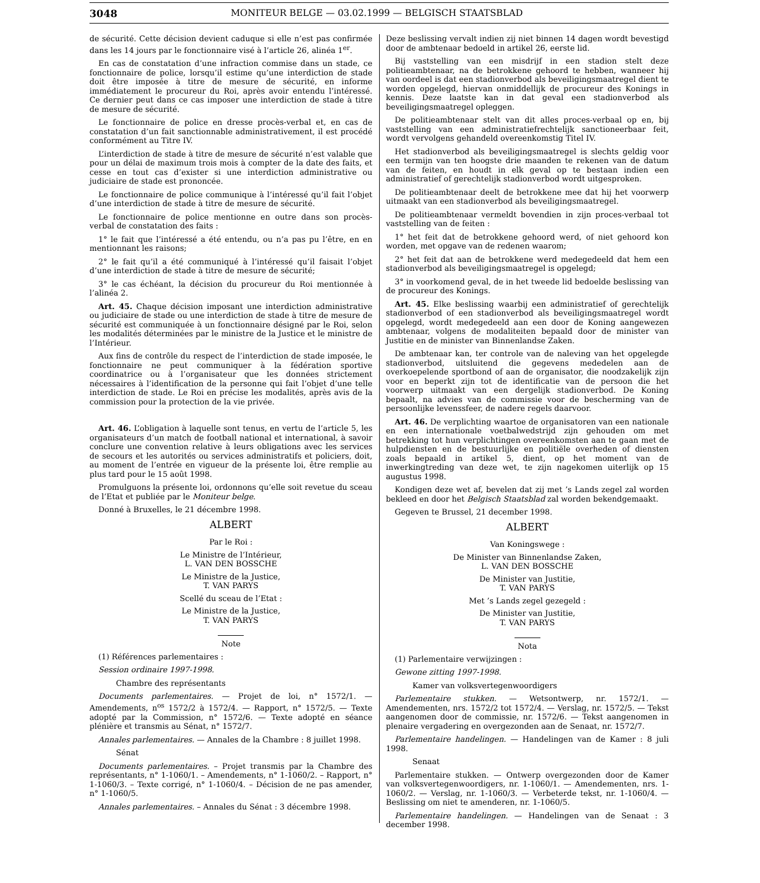3048 MONITEUR BELGE — 03.02.1999 — BELGISCH STAATSBLAD
de sécurité. Cette décision devient caduque si elle n’est pas confirmée dans les 14 jours par le fonctionnaire visé à l’article 26, alinéa 1<sup>er</sup>.
En cas de constatation d’une infraction commise dans un stade, ce fonctionnaire de police, lorsqu’il estime qu’une interdiction de stade doit être imposée à titre de mesure de sécurité, en informe immédiatement le procureur du Roi, après avoir entendu l’intéressé. Ce dernier peut dans ce cas imposer une interdiction de stade à titre de mesure de sécurité.
Le fonctionnaire de police en dresse procès-verbal et, en cas de constatation d’un fait sanctionnable administrativement, il est procédé conformément au Titre IV.
L’interdiction de stade à titre de mesure de sécurité n’est valable que pour un délai de maximum trois mois à compter de la date des faits, et cesse en tout cas d’exister si une interdiction administrative ou judiciaire de stade est prononcée.
Le fonctionnaire de police communique à l’intéressé qu’il fait l’objet d’une interdiction de stade à titre de mesure de sécurité.
Le fonctionnaire de police mentionne en outre dans son procès-verbal de constatation des faits :
1° le fait que l’intéressé a été entendu, ou n’a pas pu l’être, en en mentionnant les raisons;
2° le fait qu’il a été communiqué à l’intéressé qu’il faisait l’objet d’une interdiction de stade à titre de mesure de sécurité;
3° le cas échéant, la décision du procureur du Roi mentionnée à l’alinéa 2.
Art. 45. Chaque décision imposant une interdiction administrative ou judiciaire de stade ou une interdiction de stade à titre de mesure de sécurité est communiquée à un fonctionnaire désigné par le Roi, selon les modalités déterminées par le ministre de la Justice et le ministre de l’Intérieur.
Aux fins de contrôle du respect de l’interdiction de stade imposée, le fonctionnaire ne peut communiquer à la fédération sportive coordinatrice ou à l’organisateur que les données strictement nécessaires à l’identification de la personne qui fait l’objet d’une telle interdiction de stade. Le Roi en précise les modalités, après avis de la commission pour la protection de la vie privée.
Art. 46. L’obligation à laquelle sont tenus, en vertu de l’article 5, les organisateurs d’un match de football national et international, à savoir conclure une convention relative à leurs obligations avec les services de secours et les autorités ou services administratifs et policiers, doit, au moment de l’entrée en vigueur de la présente loi, être remplie au plus tard pour le 15 août 1998.
Promulguons la présente loi, ordonnons qu’elle soit revetue du sceau de l’Etat et publiée par le Moniteur belge.
Donné à Bruxelles, le 21 décembre 1998.
ALBERT
Par le Roi :
Le Ministre de l’Intérieur,
L. VAN DEN BOSSCHE
Le Ministre de la Justice,
T. VAN PARYS
Scellé du sceau de l’Etat :
Le Ministre de la Justice,
T. VAN PARYS
Note
(1) Références parlementaires :
Session ordinaire 1997-1998.
Chambre des représentants
Documents parlementaires. — Projet de loi, n° 1572/1. — Amendements, n<sup>os</sup> 1572/2 à 1572/4. — Rapport, n° 1572/5. — Texte adopté par la Commission, n° 1572/6. — Texte adopté en séance plénière et transmis au Sénat, n° 1572/7.
Annales parlementaires. — Annales de la Chambre : 8 juillet 1998.
Sénat
Documents parlementaires. – Projet transmis par la Chambre des représentants, n° 1-1060/1. – Amendements, n° 1-1060/2. – Rapport, n° 1-1060/3. – Texte corrigé, n° 1-1060/4. – Décision de ne pas amender, n° 1-1060/5.
Annales parlementaires. – Annales du Sénat : 3 décembre 1998.
Deze beslissing vervalt indien zij niet binnen 14 dagen wordt bevestigd door de ambtenaar bedoeld in artikel 26, eerste lid.
Bij vaststelling van een misdrijf in een stadion stelt deze politieambtenaar, na de betrokkene gehoord te hebben, wanneer hij van oordeel is dat een stadionverbod als beveiligingsmaatregel dient te worden opgelegd, hiervan onmiddellijk de procureur des Konings in kennis. Deze laatste kan in dat geval een stadionverbod als beveiligingsmaatregel opleggen.
De politieambtenaar stelt van dit alles proces-verbaal op en, bij vaststelling van een administratiefrechtelijk sanctioneerbaar feit, wordt vervolgens gehandeld overeenkomstig Titel IV.
Het stadionverbod als beveiligingsmaatregel is slechts geldig voor een termijn van ten hoogste drie maanden te rekenen van de datum van de feiten, en houdt in elk geval op te bestaan indien een administratief of gerechtelijk stadionverbod wordt uitgesproken.
De politieambtenaar deelt de betrokkene mee dat hij het voorwerp uitmaakt van een stadionverbod als beveiligingsmaatregel.
De politieambtenaar vermeldt bovendien in zijn proces-verbaal tot vaststelling van de feiten :
1° het feit dat de betrokkene gehoord werd, of niet gehoord kon worden, met opgave van de redenen waarom;
2° het feit dat aan de betrokkene werd medegedeeld dat hem een stadionverbod als beveiligingsmaatregel is opgelegd;
3° in voorkomend geval, de in het tweede lid bedoelde beslissing van de procureur des Konings.
Art. 45. Elke beslissing waarbij een administratief of gerechtelijk stadionverbod of een stadionverbod als beveiligingsmaatregel wordt opgelegd, wordt medegedeeld aan een door de Koning aangewezen ambtenaar, volgens de modaliteiten bepaald door de minister van Justitie en de minister van Binnenlandse Zaken.
De ambtenaar kan, ter controle van de naleving van het opgelegde stadionverbod, uitsluitend die gegevens mededelen aan de overkoepelende sportbond of aan de organisator, die noodzakelijk zijn voor en beperkt zijn tot de identificatie van de persoon die het voorwerp uitmaakt van een dergelijk stadionverbod. De Koning bepaalt, na advies van de commissie voor de bescherming van de persoonlijke levenssfeer, de nadere regels daarvoor.
Art. 46. De verplichting waartoe de organisatoren van een nationale en een internationale voetbalwedstrijd zijn gehouden om met betrekking tot hun verplichtingen overeenkomsten aan te gaan met de hulpdiensten en de bestuurlijke en politiële overheden of diensten zoals bepaald in artikel 5, dient, op het moment van de inwerkingtreding van deze wet, te zijn nagekomen uiterlijk op 15 augustus 1998.
Kondigen deze wet af, bevelen dat zij met ’s Lands zegel zal worden bekleed en door het Belgisch Staatsblad zal worden bekendgemaakt.
Gegeven te Brussel, 21 december 1998.
ALBERT
Van Koningswege :
De Minister van Binnenlandse Zaken,
L. VAN DEN BOSSCHE
De Minister van Justitie,
T. VAN PARYS
Met ’s Lands zegel gezegeld :
De Minister van Justitie,
T. VAN PARYS
Nota
(1) Parlementaire verwijzingen :
Gewone zitting 1997-1998.
Kamer van volksvertegenwoordigers
Parlementaire stukken. — Wetsontwerp, nr. 1572/1. — Amendementen, nrs. 1572/2 tot 1572/4. — Verslag, nr. 1572/5. — Tekst aangenomen door de commissie, nr. 1572/6. — Tekst aangenomen in plenaire vergadering en overgezonden aan de Senaat, nr. 1572/7.
Parlementaire handelingen. — Handelingen van de Kamer : 8 juli 1998.
Senaat
Parlementaire stukken. — Ontwerp overgezonden door de Kamer van volksvertegenwoordigers, nr. 1-1060/1. — Amendementen, nrs. 1-1060/2. — Verslag, nr. 1-1060/3. — Verbeterde tekst, nr. 1-1060/4. — Beslissing om niet te amenderen, nr. 1-1060/5.
Parlementaire handelingen. — Handelingen van de Senaat : 3 december 1998.